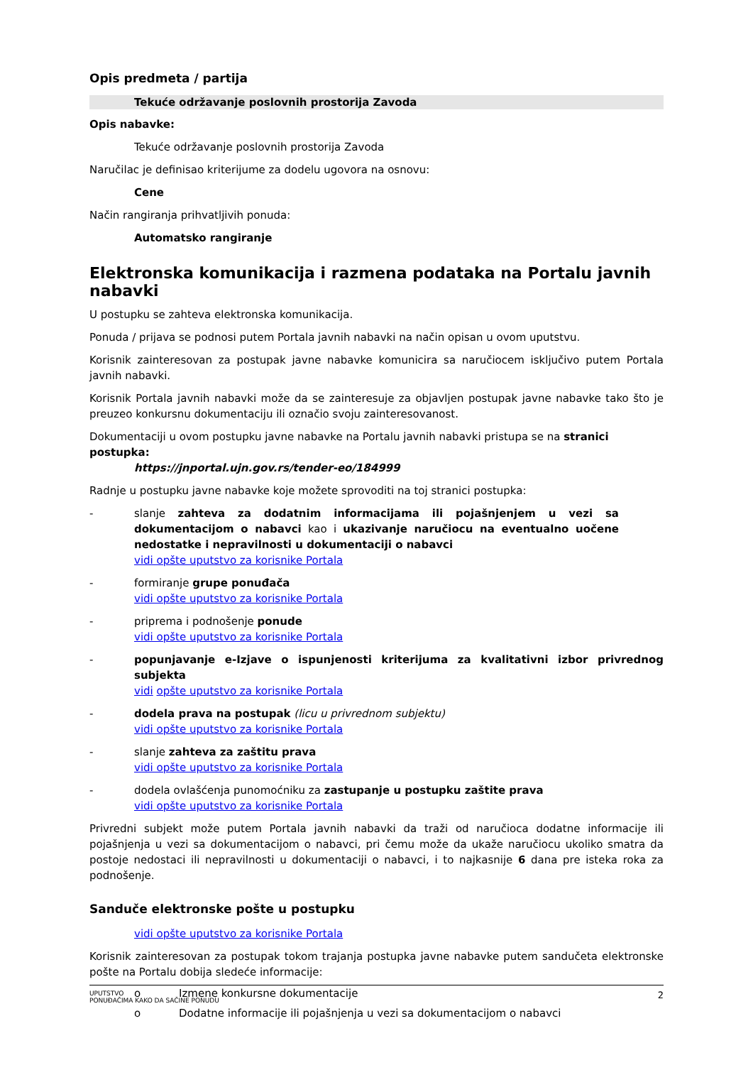Opis predmeta / partija
Tekuće održavanje poslovnih prostorija Zavoda
Opis nabavke:
Tekuće održavanje poslovnih prostorija Zavoda
Naručilac je definisao kriterijume za dodelu ugovora na osnovu:
Cene
Način rangiranja prihvatljivih ponuda:
Automatsko rangiranje
Elektronska komunikacija i razmena podataka na Portalu javnih nabavki
U postupku se zahteva elektronska komunikacija.
Ponuda / prijava se podnosi putem Portala javnih nabavki na način opisan u ovom uputstvu.
Korisnik zainteresovan za postupak javne nabavke komunicira sa naručiocem isključivo putem Portala javnih nabavki.
Korisnik Portala javnih nabavki može da se zainteresuje za objavljen postupak javne nabavke tako što je preuzeo konkursnu dokumentaciju ili označio svoju zainteresovanost.
Dokumentaciji u ovom postupku javne nabavke na Portalu javnih nabavki pristupa se na stranici postupka:
https://jnportal.ujn.gov.rs/tender-eo/184999
Radnje u postupku javne nabavke koje možete sprovoditi na toj stranici postupka:
- slanje zahteva za dodatnim informacijama ili pojašnjenjem u vezi sa dokumentacijom o nabavci kao i ukazivanje naručiocu na eventualno uočene nedostatke i nepravilnosti u dokumentaciji o nabavci
vidi opšte uputstvo za korisnike Portala
- formiranje grupe ponuđača
vidi opšte uputstvo za korisnike Portala
- priprema i podnošenje ponude
vidi opšte uputstvo za korisnike Portala
- popunjavanje e-Izjave o ispunjenosti kriterijuma za kvalitativni izbor privrednog subjekta
vidi opšte uputstvo za korisnike Portala
- dodela prava na postupak (licu u privrednom subjektu)
vidi opšte uputstvo za korisnike Portala
- slanje zahteva za zaštitu prava
vidi opšte uputstvo za korisnike Portala
- dodela ovlašćenja punomoćniku za zastupanje u postupku zaštite prava
vidi opšte uputstvo za korisnike Portala
Privredni subjekt može putem Portala javnih nabavki da traži od naručioca dodatne informacije ili pojašnjenja u vezi sa dokumentacijom o nabavci, pri čemu može da ukaže naručiocu ukoliko smatra da postoje nedostaci ili nepravilnosti u dokumentaciji o nabavci, i to najkasnije 6 dana pre isteka roka za podnošenje.
Sandučе elektronske pošte u postupku
vidi opšte uputstvo za korisnike Portala
Korisnik zainteresovan za postupak tokom trajanja postupka javne nabavke putem sandučeta elektronske pošte na Portalu dobija sledeće informacije:
o Izmene konkursne dokumentacije
o Dodatne informacije ili pojašnjenja u vezi sa dokumentacijom o nabavci
UPUTSTVO
PONUĐAČIMA KAKO DA SAČINE PONUDU 2